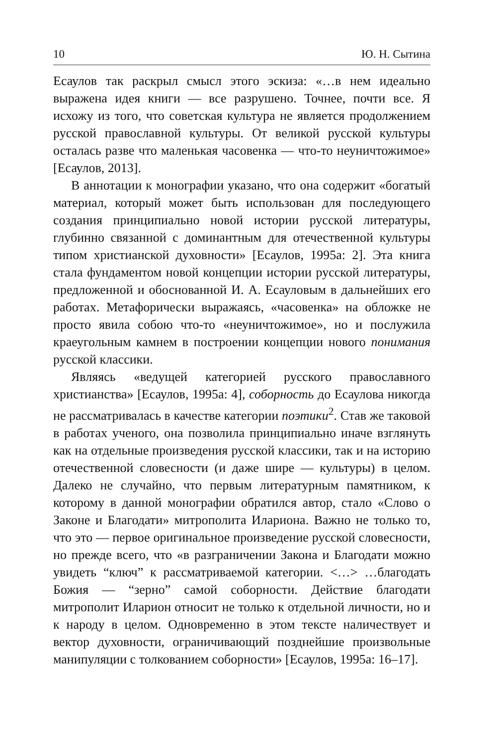10 Ю. Н. Сытина
Есаулов так раскрыл смысл этого эскиза: «…в нем идеально выражена идея книги — все разрушено. Точнее, почти все. Я исхожу из того, что советская культура не является продолжением русской православной культуры. От великой русской культуры осталась разве что маленькая часовенка — что-то неуничтожимое» [Есаулов, 2013].
В аннотации к монографии указано, что она содержит «богатый материал, который может быть использован для последующего создания принципиально новой истории русской литературы, глубинно связанной с доминантным для отечественной культуры типом христианской духовности» [Есаулов, 1995a: 2]. Эта книга стала фундаментом новой концепции истории русской литературы, предложенной и обоснованной И. А. Есауловым в дальнейших его работах. Метафорически выражаясь, «часовенка» на обложке не просто явила собою что-то «неуничтожимое», но и послужила краеугольным камнем в построении концепции нового понимания русской классики.
Являясь «ведущей категорией русского православного христианства» [Есаулов, 1995a: 4], соборность до Есаулова никогда не рассматривалась в качестве категории поэтики<sup>2</sup>. Став же таковой в работах ученого, она позволила принципиально иначе взглянуть как на отдельные произведения русской классики, так и на историю отечественной словесности (и даже шире — культуры) в целом. Далеко не случайно, что первым литературным памятником, к которому в данной монографии обратился автор, стало «Слово о Законе и Благодати» митрополита Илариона. Важно не только то, что это — первое оригинальное произведение русской словесности, но прежде всего, что «в разграничении Закона и Благодати можно увидеть “ключ” к рассматриваемой категории. <…> …благодать Божия — “зерно” самой соборности. Действие благодати митрополит Иларион относит не только к отдельной личности, но и к народу в целом. Одновременно в этом тексте наличествует и вектор духовности, ограничивающий позднейшие произвольные манипуляции с толкованием соборности» [Есаулов, 1995a: 16–17].